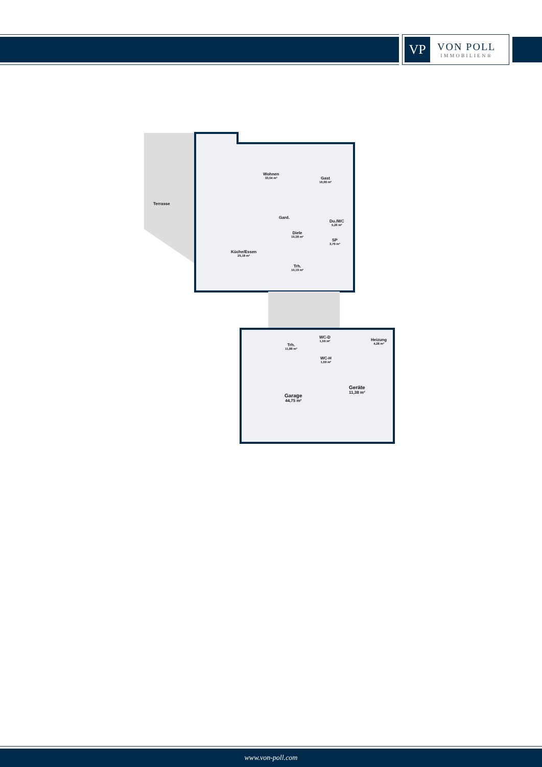VP
VON POLL
IMMOBILIEN®
Terrasse
Wohnen
33,04 m²
Gast
16,96 m²
Gard.
Du./WC
5,26 m²
Diele
10,38 m²
SP
3,79 m²
Küche/Essen
25,18 m²
Trh.
10,19 m²
Trh.
11,88 m²
WC-D
1,59 m²
WC-H
1,59 m²
Heizung
4,28 m²
Garage
44,75 m²
Geräte
11,38 m²
www.von-poll.com